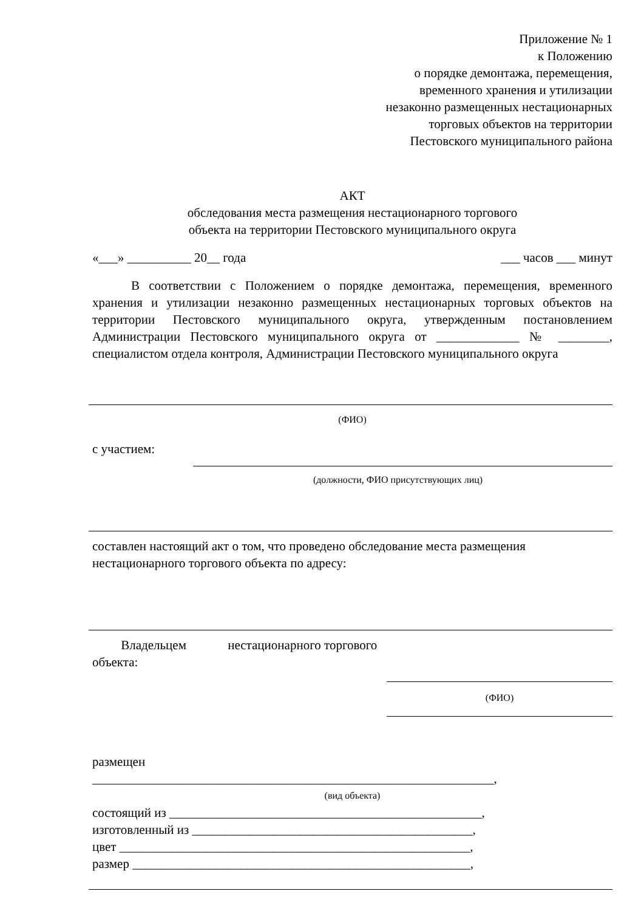Приложение № 1
к Положению
о порядке демонтажа, перемещения,
временного хранения и утилизации
незаконно размещенных нестационарных
торговых объектов на территории
Пестовского муниципального района
АКТ
обследования места размещения нестационарного торгового
объекта на территории Пестовского муниципального округа
«___» __________ 20__ года ___ часов ___ минут
В соответствии с Положением о порядке демонтажа, перемещения, временного хранения и утилизации незаконно размещенных нестационарных торговых объектов на территории Пестовского муниципального округа, утвержденным постановлением Администрации Пестовского муниципального округа от _____________ № ________, специалистом отдела контроля, Администрации Пестовского муниципального округа
(ФИО)
с участием:
(должности, ФИО присутствующих лиц)
составлен настоящий акт о том, что проведено обследование места размещения нестационарного торгового объекта по адресу:
Владельцем нестационарного торгового объекта:
(ФИО)
размещен
_______________________________________________________________,
(вид объекта)
состоящий из _________________________________________________,
изготовленный из ____________________________________________,
цвет _______________________________________________________,
размер _____________________________________________________,